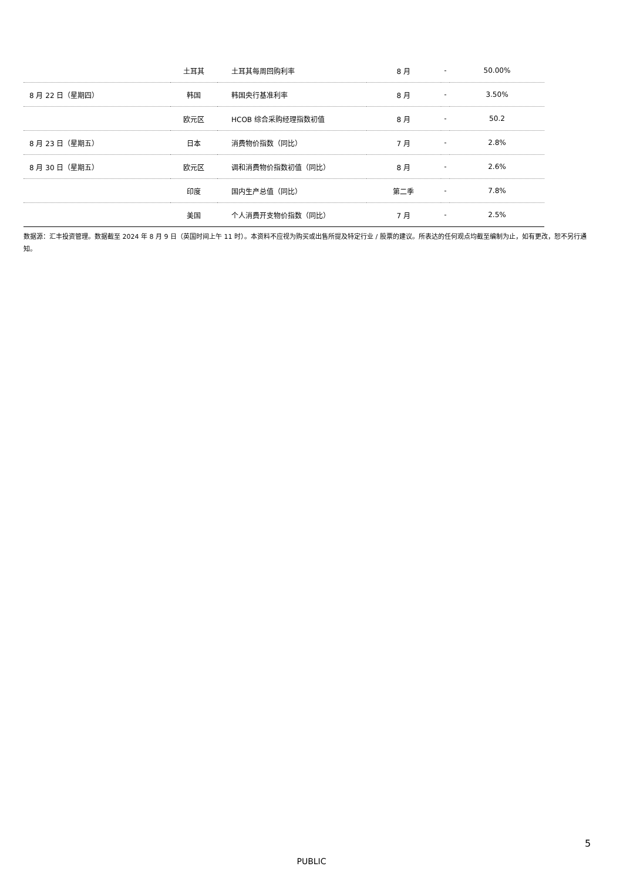| | 土耳其 | 土耳其每周回购利率 | 8 月 | - | 50.00% |
| 8 月 22 日（星期四） | 韩国 | 韩国央行基准利率 | 8 月 | - | 3.50% |
| | 欧元区 | HCOB 综合采购经理指数初值 | 8 月 | - | 50.2 |
| 8 月 23 日（星期五） | 日本 | 消费物价指数（同比） | 7 月 | - | 2.8% |
| 8 月 30 日（星期五） | 欧元区 | 调和消费物价指数初值（同比） | 8 月 | - | 2.6% |
| | 印度 | 国内生产总值（同比） | 第二季 | - | 7.8% |
| | 美国 | 个人消费开支物价指数（同比） | 7 月 | - | 2.5% |
数据源：汇丰投资管理。数据截至 2024 年 8 月 9 日（英国时间上午 11 时）。本资料不应视为购买或出售所提及特定行业 / 股票的建议。所表达的任何观点均截至编制为止，如有更改，恕不另行通知。
5
PUBLIC